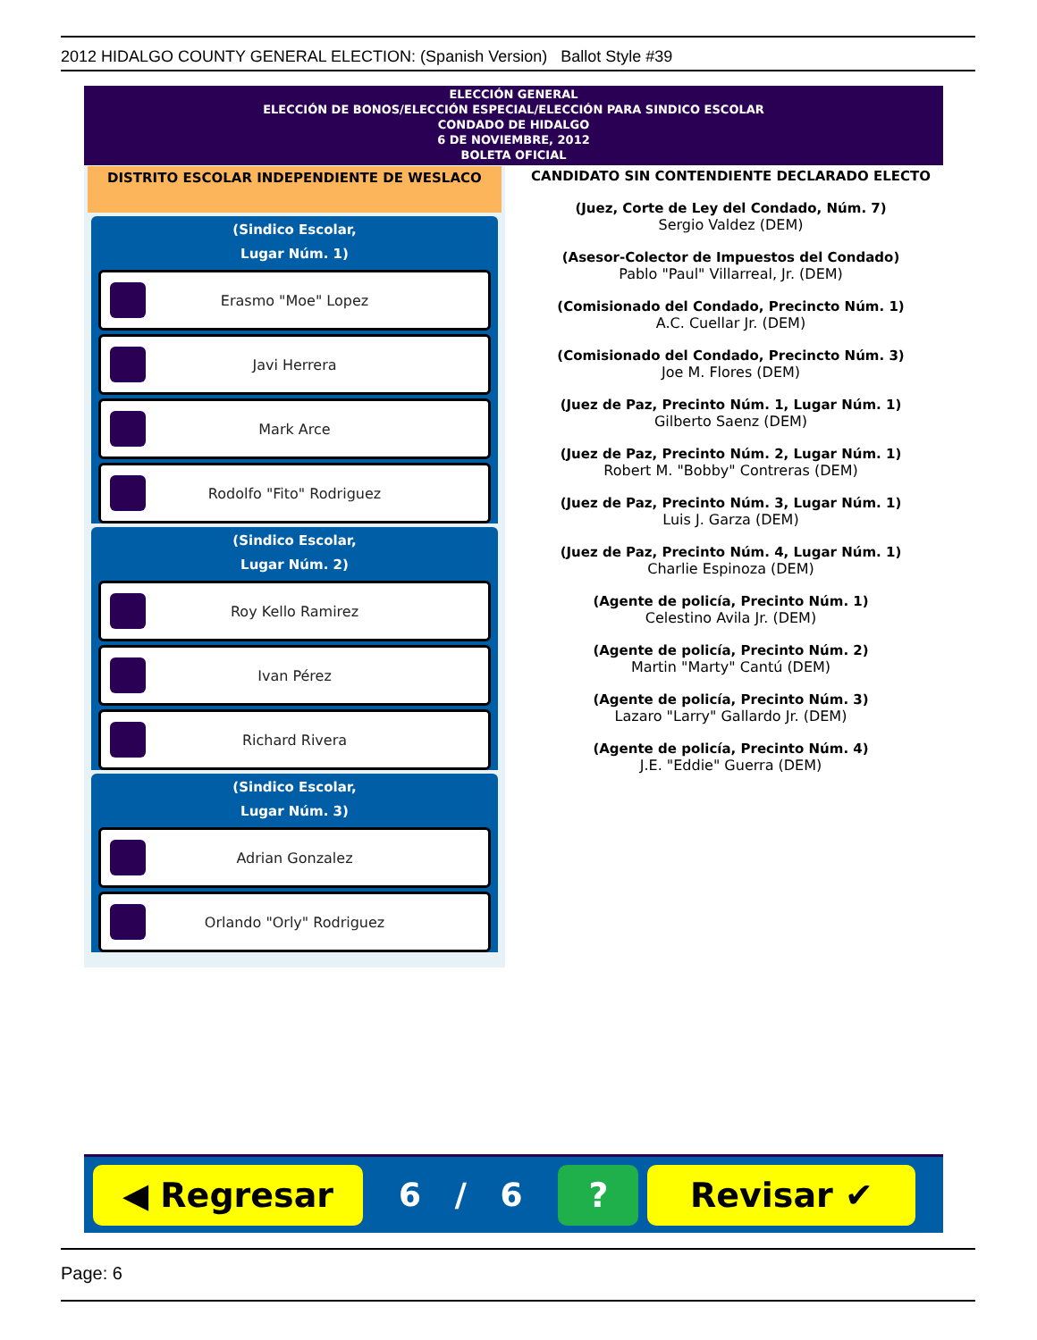2012 HIDALGO COUNTY GENERAL ELECTION: (Spanish Version) Ballot Style #39
ELECCIÓN GENERAL
ELECCIÓN DE BONOS/ELECCIÓN ESPECIAL/ELECCIÓN PARA SINDICO ESCOLAR
CONDADO DE HIDALGO
6 DE NOVIEMBRE, 2012
BOLETA OFICIAL
DISTRITO ESCOLAR INDEPENDIENTE DE WESLACO
(Sindico Escolar,
Lugar Núm. 1)
Erasmo "Moe" Lopez
Javi Herrera
Mark Arce
Rodolfo "Fito" Rodriguez
(Sindico Escolar,
Lugar Núm. 2)
Roy Kello Ramirez
Ivan Pérez
Richard Rivera
(Sindico Escolar,
Lugar Núm. 3)
Adrian Gonzalez
Orlando "Orly" Rodriguez
CANDIDATO SIN CONTENDIENTE DECLARADO ELECTO
(Juez, Corte de Ley del Condado, Núm. 7)
Sergio Valdez (DEM)
(Asesor-Colector de Impuestos del Condado)
Pablo "Paul" Villarreal, Jr. (DEM)
(Comisionado del Condado, Precincto Núm. 1)
A.C. Cuellar Jr. (DEM)
(Comisionado del Condado, Precincto Núm. 3)
Joe M. Flores (DEM)
(Juez de Paz, Precinto Núm. 1, Lugar Núm. 1)
Gilberto Saenz (DEM)
(Juez de Paz, Precinto Núm. 2, Lugar Núm. 1)
Robert M. "Bobby" Contreras (DEM)
(Juez de Paz, Precinto Núm. 3, Lugar Núm. 1)
Luis J. Garza (DEM)
(Juez de Paz, Precinto Núm. 4, Lugar Núm. 1)
Charlie Espinoza (DEM)
(Agente de policía, Precinto Núm. 1)
Celestino Avila Jr. (DEM)
(Agente de policía, Precinto Núm. 2)
Martin "Marty" Cantú (DEM)
(Agente de policía, Precinto Núm. 3)
Lazaro "Larry" Gallardo Jr. (DEM)
(Agente de policía, Precinto Núm. 4)
J.E. "Eddie" Guerra (DEM)
◀ Regresar
6 / 6
? Revisar ✔
Page: 6